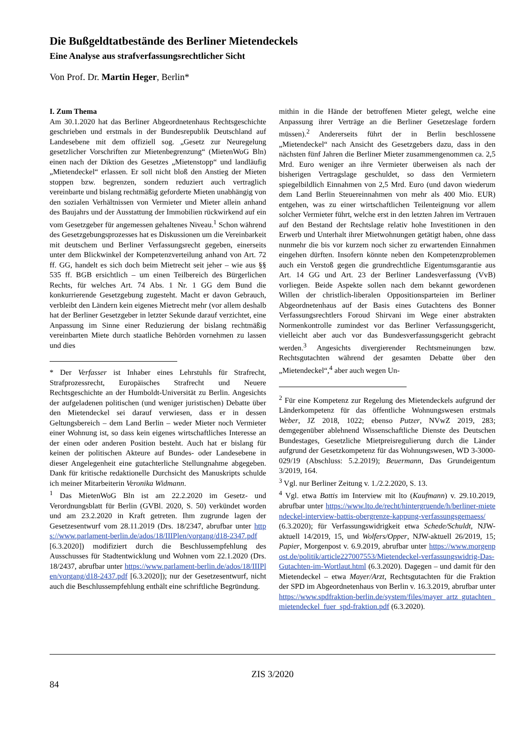Die Bußgeldtatbestände des Berliner Mietendeckels
Eine Analyse aus strafverfassungsrechtlicher Sicht
Von Prof. Dr. Martin Heger, Berlin*
I. Zum Thema
Am 30.1.2020 hat das Berliner Abgeordnetenhaus Rechtsgeschichte geschrieben und erstmals in der Bundesrepublik Deutschland auf Landesebene mit dem offiziell sog. „Gesetz zur Neuregelung gesetzlicher Vorschriften zur Mietenbegrenzung“ (MietenWoG Bln) einen nach der Diktion des Gesetzes „Mietenstopp“ und landläufig „Mietendeckel“ erlassen. Er soll nicht bloß den Anstieg der Mieten stoppen bzw. begrenzen, sondern reduziert auch vertraglich vereinbarte und bislang rechtmäßig geforderte Mieten unabhängig von den sozialen Verhältnissen von Vermieter und Mieter allein anhand des Baujahrs und der Ausstattung der Immobilien rückwirkend auf ein vom Gesetzgeber für angemessen gehaltenes Niveau.<sup>1</sup> Schon während des Gesetzgebungsprozesses hat es Diskussionen um die Vereinbarkeit mit deutschem und Berliner Verfassungsrecht gegeben, einerseits unter dem Blickwinkel der Kompetenzverteilung anhand von Art. 72 ff. GG, handelt es sich doch beim Mietrecht seit jeher – wie aus §§ 535 ff. BGB ersichtlich – um einen Teilbereich des Bürgerlichen Rechts, für welches Art. 74 Abs. 1 Nr. 1 GG dem Bund die konkurrierende Gesetzgebung zugesteht. Macht er davon Gebrauch, verbleibt den Ländern kein eigenes Mietrecht mehr (vor allem deshalb hat der Berliner Gesetzgeber in letzter Sekunde darauf verzichtet, eine Anpassung im Sinne einer Reduzierung der bislang rechtmäßig vereinbarten Miete durch staatliche Behörden vornehmen zu lassen und dies
* Der Verfasser ist Inhaber eines Lehrstuhls für Strafrecht, Strafprozessrecht, Europäisches Strafrecht und Neuere Rechtsgeschichte an der Humboldt-Universität zu Berlin. Angesichts der aufgeladenen politischen (und weniger juristischen) Debatte über den Mietendeckel sei darauf verwiesen, dass er in dessen Geltungsbereich – dem Land Berlin – weder Mieter noch Vermieter einer Wohnung ist, so dass kein eigenes wirtschaftliches Interesse an der einen oder anderen Position besteht. Auch hat er bislang für keinen der politischen Akteure auf Bundes- oder Landesebene in dieser Angelegenheit eine gutachterliche Stellungnahme abgegeben. Dank für kritische redaktionelle Durchsicht des Manuskripts schulde ich meiner Mitarbeiterin Veronika Widmann.
<sup>1</sup> Das MietenWoG Bln ist am 22.2.2020 im Gesetz- und Verordnungsblatt für Berlin (GVBl. 2020, S. 50) verkündet worden und am 23.2.2020 in Kraft getreten. Ihm zugrunde lagen der Gesetzesentwurf vom 28.11.2019 (Drs. 18/2347, abrufbar unter https://www.parlament-berlin.de/ados/18/IIIPlen/vorgang/d18-2347.pdf [6.3.2020]) modifiziert durch die Beschlussempfehlung des Ausschusses für Stadtentwicklung und Wohnen vom 22.1.2020 (Drs. 18/2437, abrufbar unter https://www.parlament-berlin.de/ados/18/IIIPlen/vorgang/d18-2437.pdf [6.3.2020]); nur der Gesetzesentwurf, nicht auch die Beschlussempfehlung enthält eine schriftliche Begründung.
mithin in die Hände der betroffenen Mieter gelegt, welche eine Anpassung ihrer Verträge an die Berliner Gesetzeslage fordern müssen).<sup>2</sup> Andererseits führt der in Berlin beschlossene „Mietendeckel“ nach Ansicht des Gesetzgebers dazu, dass in den nächsten fünf Jahren die Berliner Mieter zusammengenommen ca. 2,5 Mrd. Euro weniger an ihre Vermieter überweisen als nach der bisherigen Vertragslage geschuldet, so dass den Vermietern spiegelbildlich Einnahmen von 2,5 Mrd. Euro (und davon wiederum dem Land Berlin Steuereinnahmen von mehr als 400 Mio. EUR) entgehen, was zu einer wirtschaftlichen Teilenteignung vor allem solcher Vermieter führt, welche erst in den letzten Jahren im Vertrauen auf den Bestand der Rechtslage relativ hohe Investitionen in den Erwerb und Unterhalt ihrer Mietwohnungen getätigt haben, ohne dass nunmehr die bis vor kurzem noch sicher zu erwartenden Einnahmen eingehen dürften. Insofern könnte neben den Kompetenzproblemen auch ein Verstoß gegen die grundrechtliche Eigentumsgarantie aus Art. 14 GG und Art. 23 der Berliner Landesverfassung (VvB) vorliegen. Beide Aspekte sollen nach dem bekannt gewordenen Willen der christlich-liberalen Oppositionsparteien im Berliner Abgeordnetenhaus auf der Basis eines Gutachtens des Bonner Verfassungsrechtlers Foroud Shirvani im Wege einer abstrakten Normenkontrolle zumindest vor das Berliner Verfassungsgericht, vielleicht aber auch vor das Bundesverfassungsgericht gebracht werden.<sup>3</sup> Angesichts divergierender Rechtsmeinungen bzw. Rechtsgutachten während der gesamten Debatte über den „Mietendeckel“,<sup>4</sup> aber auch wegen Un-
<sup>2</sup> Für eine Kompetenz zur Regelung des Mietendeckels aufgrund der Länderkompetenz für das öffentliche Wohnungswesen erstmals Weber, JZ 2018, 1022; ebenso Putzer, NVwZ 2019, 283; demgegenüber ablehnend Wissenschaftliche Dienste des Deutschen Bundestages, Gesetzliche Mietpreisregulierung durch die Länder aufgrund der Gesetzkompetenz für das Wohnungswesen, WD 3-3000-029/19 (Abschluss: 5.2.2019); Beuermann, Das Grundeigentum 3/2019, 164.
<sup>3</sup> Vgl. nur Berliner Zeitung v. 1./2.2.2020, S. 13.
<sup>4</sup> Vgl. etwa Battis im Interview mit lto (Kaufmann) v. 29.10.2019, abrufbar unter https://www.lto.de/recht/hintergruende/h/berliner-mietendeckel-interview-battis-obergrenze-kappung-verfassungsgemaess/ (6.3.2020); für Verfassungswidrigkeit etwa Schede/Schuldt, NJW-aktuell 14/2019, 15, und Wolfers/Opper, NJW-aktuell 26/2019, 15; Papier, Morgenpost v. 6.9.2019, abrufbar unter https://www.morgenpost.de/politik/article227007553/Mietendeckel-verfassungswidrig-Das-Gutachten-im-Wortlaut.html (6.3.2020). Dagegen – und damit für den Mietendeckel – etwa Mayer/Arzt, Rechtsgutachten für die Fraktion der SPD im Abgeordnetenhaus von Berlin v. 16.3.2019, abrufbar unter https://www.spdfraktion-berlin.de/system/files/mayer_artz_gutachten_mietendeckel_fuer_spd-fraktion.pdf (6.3.2020).
ZIS 3/2020
84